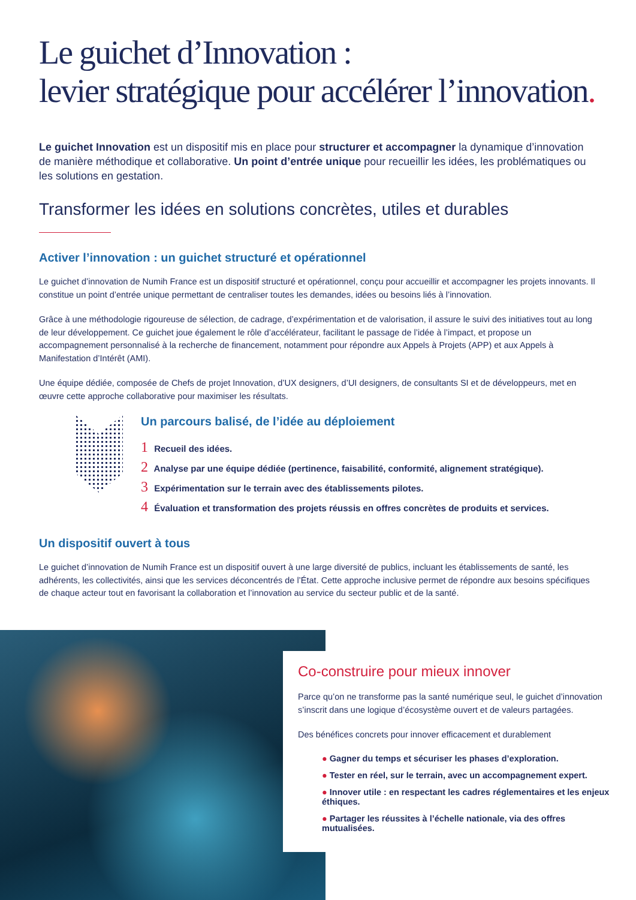Le guichet d’Innovation :
levier stratégique pour accélérer l’innovation.
Le guichet Innovation est un dispositif mis en place pour structurer et accompagner la dynamique d’innovation de manière méthodique et collaborative. Un point d’entrée unique pour recueillir les idées, les problématiques ou les solutions en gestation.
Transformer les idées en solutions concrètes, utiles et durables
Activer l’innovation : un guichet structuré et opérationnel
Le guichet d’innovation de Numih France est un dispositif structuré et opérationnel, conçu pour accueillir et accompagner les projets innovants. Il constitue un point d’entrée unique permettant de centraliser toutes les demandes, idées ou besoins liés à l’innovation.
Grâce à une méthodologie rigoureuse de sélection, de cadrage, d’expérimentation et de valorisation, il assure le suivi des initiatives tout au long de leur développement. Ce guichet joue également le rôle d’accélérateur, facilitant le passage de l’idée à l’impact, et propose un accompagnement personnalisé à la recherche de financement, notamment pour répondre aux Appels à Projets (APP) et aux Appels à Manifestation d’Intérêt (AMI).
Une équipe dédiée, composée de Chefs de projet Innovation, d’UX designers, d’UI designers, de consultants SI et de développeurs, met en œuvre cette approche collaborative pour maximiser les résultats.
Un parcours balisé, de l’idée au déploiement
1 Recueil des idées.
2 Analyse par une équipe dédiée (pertinence, faisabilité, conformité, alignement stratégique).
3 Expérimentation sur le terrain avec des établissements pilotes.
4 Évaluation et transformation des projets réussis en offres concrètes de produits et services.
Un dispositif ouvert à tous
Le guichet d’innovation de Numih France est un dispositif ouvert à une large diversité de publics, incluant les établissements de santé, les adhérents, les collectivités, ainsi que les services déconcentrés de l’État. Cette approche inclusive permet de répondre aux besoins spécifiques de chaque acteur tout en favorisant la collaboration et l’innovation au service du secteur public et de la santé.
Co-construire pour mieux innover
Parce qu’on ne transforme pas la santé numérique seul, le guichet d’innovation s’inscrit dans une logique d’écosystème ouvert et de valeurs partagées.
Des bénéfices concrets pour innover efficacement et durablement
● Gagner du temps et sécuriser les phases d’exploration.
● Tester en réel, sur le terrain, avec un accompagnement expert.
● Innover utile : en respectant les cadres réglementaires et les enjeux éthiques.
● Partager les réussites à l’échelle nationale, via des offres mutualisées.